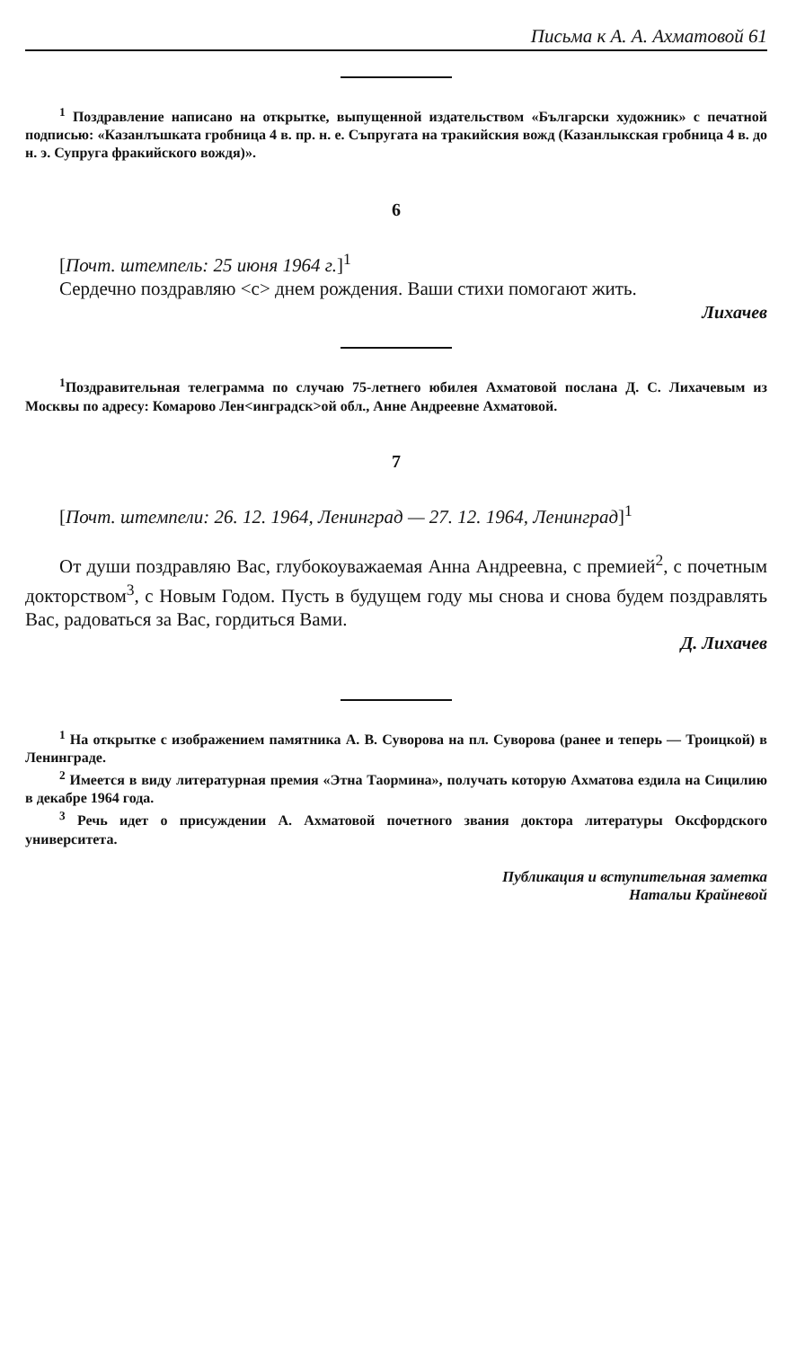Письма к А. А. Ахматовой 61
<sup>1</sup> Поздравление написано на открытке, выпущенной издательством «Български художник» с печатной подписью: «Казанлъшката гробница 4 в. пр. н. е. Съпругата на тракийския вожд (Казанлыкская гробница 4 в. до н. э. Супруга фракийского вождя)».
6
[Почт. штемпель: 25 июня 1964 г.]<sup>1</sup>
Сердечно поздравляю <с> днем рождения. Ваши стихи помогают жить.
Лихачев
<sup>1</sup> Поздравительная телеграмма по случаю 75-летнего юбилея Ахматовой послана Д. С. Лихачевым из Москвы по адресу: Комарово Лен<инградск>ой обл., Анне Андреевне Ахматовой.
7
[Почт. штемпели: 26. 12. 1964, Ленинград — 27. 12. 1964, Ленинград]<sup>1</sup>
От души поздравляю Вас, глубокоуважаемая Анна Андреевна, с премией<sup>2</sup>, с почетным докторством<sup>3</sup>, с Новым Годом. Пусть в будущем году мы снова и снова будем поздравлять Вас, радоваться за Вас, гордиться Вами.
Д. Лихачев
<sup>1</sup> На открытке с изображением памятника А. В. Суворова на пл. Суворова (ранее и теперь — Троицкой) в Ленинграде.
<sup>2</sup> Имеется в виду литературная премия «Этна Таормина», получать которую Ахматова ездила на Сицилию в декабре 1964 года.
<sup>3</sup> Речь идет о присуждении А. Ахматовой почетного звания доктора литературы Оксфордского университета.
Публикация и вступительная заметка
Натальи Крайневой